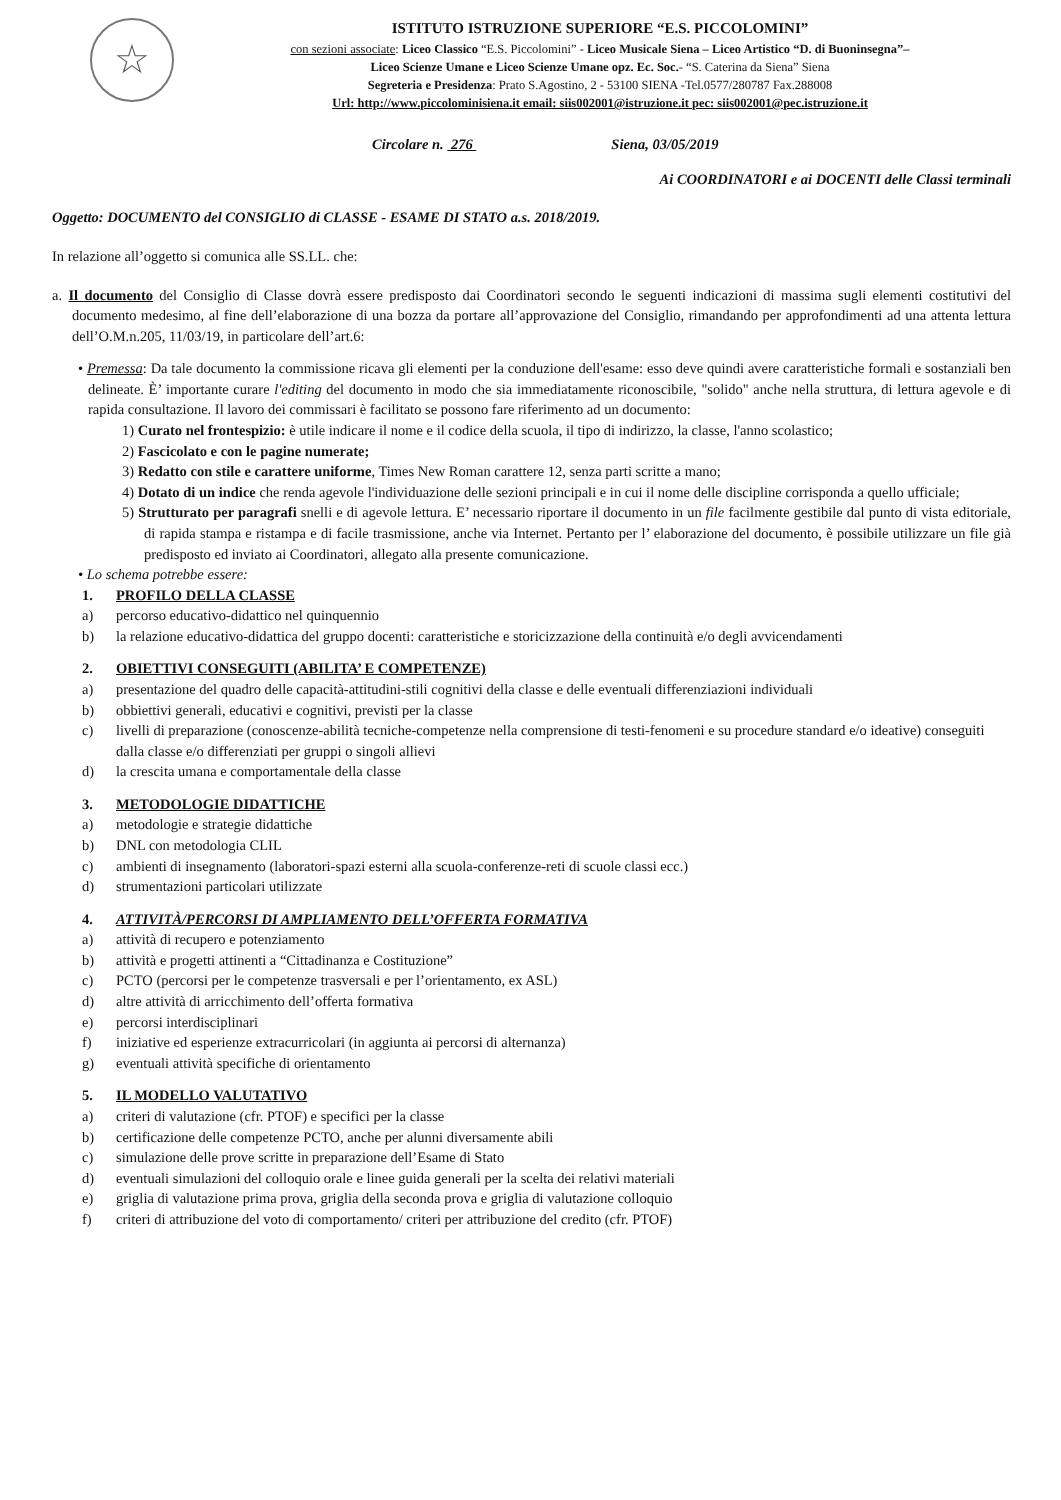☆
ISTITUTO ISTRUZIONE SUPERIORE “E.S. PICCOLOMINI”
con sezioni associate: Liceo Classico “E.S. Piccolomini” - Liceo Musicale Siena – Liceo Artistico “D. di Buoninsegna”–
Liceo Scienze Umane e Liceo Scienze Umane opz. Ec. Soc.- “S. Caterina da Siena” Siena
Segreteria e Presidenza: Prato S.Agostino, 2 - 53100 SIENA -Tel.0577/280787 Fax.288008
Url: http://www.piccolominisiena.it email: siis002001@istruzione.it pec: siis002001@pec.istruzione.it
Circolare n. 276 Siena, 03/05/2019
Ai COORDINATORI e ai DOCENTI delle Classi terminali
Oggetto: DOCUMENTO del CONSIGLIO di CLASSE - ESAME DI STATO a.s. 2018/2019.
In relazione all’oggetto si comunica alle SS.LL. che:
a. Il documento del Consiglio di Classe dovrà essere predisposto dai Coordinatori secondo le seguenti indicazioni di massima sugli elementi costitutivi del documento medesimo, al fine dell’elaborazione di una bozza da portare all’approvazione del Consiglio, rimandando per approfondimenti ad una attenta lettura dell’O.M.n.205, 11/03/19, in particolare dell’art.6:
• Premessa: Da tale documento la commissione ricava gli elementi per la conduzione dell'esame: esso deve quindi avere caratteristiche formali e sostanziali ben delineate. È’ importante curare l'editing del documento in modo che sia immediatamente riconoscibile, "solido" anche nella struttura, di lettura agevole e di rapida consultazione. Il lavoro dei commissari è facilitato se possono fare riferimento ad un documento:
1) Curato nel frontespizio: è utile indicare il nome e il codice della scuola, il tipo di indirizzo, la classe, l'anno scolastico;
2) Fascicolato e con le pagine numerate;
3) Redatto con stile e carattere uniforme, Times New Roman carattere 12, senza parti scritte a mano;
4) Dotato di un indice che renda agevole l'individuazione delle sezioni principali e in cui il nome delle discipline corrisponda a quello ufficiale;
5) Strutturato per paragrafi snelli e di agevole lettura. E’ necessario riportare il documento in un file facilmente gestibile dal punto di vista editoriale, di rapida stampa e ristampa e di facile trasmissione, anche via Internet. Pertanto per l’ elaborazione del documento, è possibile utilizzare un file già predisposto ed inviato ai Coordinatori, allegato alla presente comunicazione.
• Lo schema potrebbe essere:
1. PROFILO DELLA CLASSE
a) percorso educativo-didattico nel quinquennio
b) la relazione educativo-didattica del gruppo docenti: caratteristiche e storicizzazione della continuità e/o degli avvicendamenti
2. OBIETTIVI CONSEGUITI (ABILITA’ E COMPETENZE)
a) presentazione del quadro delle capacità-attitudini-stili cognitivi della classe e delle eventuali differenziazioni individuali
b) obbiettivi generali, educativi e cognitivi, previsti per la classe
c) livelli di preparazione (conoscenze-abilità tecniche-competenze nella comprensione di testi-fenomeni e su procedure standard e/o ideative) conseguiti dalla classe e/o differenziati per gruppi o singoli allievi
d) la crescita umana e comportamentale della classe
3. METODOLOGIE DIDATTICHE
a) metodologie e strategie didattiche
b) DNL con metodologia CLIL
c) ambienti di insegnamento (laboratori-spazi esterni alla scuola-conferenze-reti di scuole classi ecc.)
d) strumentazioni particolari utilizzate
4. ATTIVITÀ/PERCORSI DI AMPLIAMENTO DELL’OFFERTA FORMATIVA
a) attività di recupero e potenziamento
b) attività e progetti attinenti a “Cittadinanza e Costituzione”
c) PCTO (percorsi per le competenze trasversali e per l’orientamento, ex ASL)
d) altre attività di arricchimento dell’offerta formativa
e) percorsi interdisciplinari
f) iniziative ed esperienze extracurricolari (in aggiunta ai percorsi di alternanza)
g) eventuali attività specifiche di orientamento
5. IL MODELLO VALUTATIVO
a) criteri di valutazione (cfr. PTOF) e specifici per la classe
b) certificazione delle competenze PCTO, anche per alunni diversamente abili
c) simulazione delle prove scritte in preparazione dell’Esame di Stato
d) eventuali simulazioni del colloquio orale e linee guida generali per la scelta dei relativi materiali
e) griglia di valutazione prima prova, griglia della seconda prova e griglia di valutazione colloquio
f) criteri di attribuzione del voto di comportamento/ criteri per attribuzione del credito (cfr. PTOF)